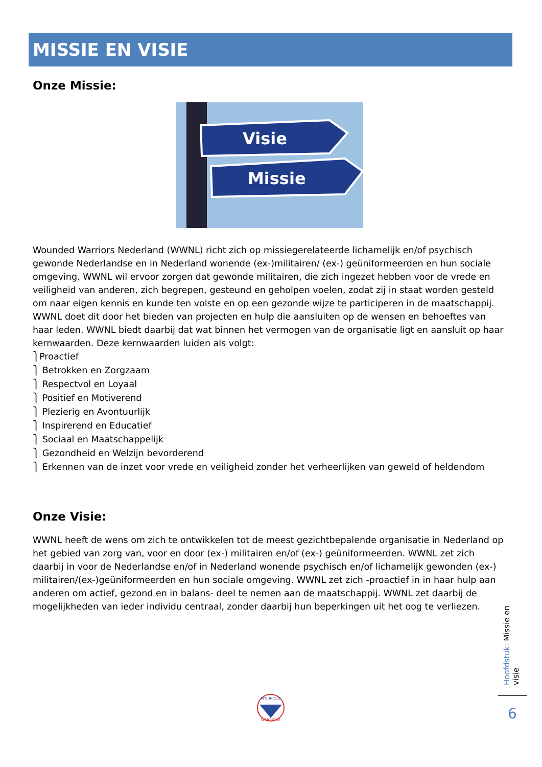MISSIE EN VISIE
Onze Missie:
Visie
Missie
Wounded Warriors Nederland (WWNL) richt zich op missiegerelateerde lichamelijk en/of psychisch gewonde Nederlandse en in Nederland wonende (ex-)militairen/ (ex-) geüniformeerden en hun sociale omgeving. WWNL wil ervoor zorgen dat gewonde militairen, die zich ingezet hebben voor de vrede en veiligheid van anderen, zich begrepen, gesteund en geholpen voelen, zodat zij in staat worden gesteld om naar eigen kennis en kunde ten volste en op een gezonde wijze te participeren in de maatschappij. WWNL doet dit door het bieden van projecten en hulp die aansluiten op de wensen en behoeftes van haar leden. WWNL biedt daarbij dat wat binnen het vermogen van de organisatie ligt en aansluit op haar kernwaarden. Deze kernwaarden luiden als volgt:
⎫Proactief
⎫ Betrokken en Zorgzaam
⎫ Respectvol en Loyaal
⎫ Positief en Motiverend
⎫ Plezierig en Avontuurlijk
⎫ Inspirerend en Educatief
⎫ Sociaal en Maatschappelijk
⎫ Gezondheid en Welzijn bevorderend
⎫ Erkennen van de inzet voor vrede en veiligheid zonder het verheerlijken van geweld of heldendom
Onze Visie:
WWNL heeft de wens om zich te ontwikkelen tot de meest gezichtbepalende organisatie in Nederland op het gebied van zorg van, voor en door (ex-) militairen en/of (ex-) geüniformeerden. WWNL zet zich daarbij in voor de Nederlandse en/of in Nederland wonende psychisch en/of lichamelijk gewonden (ex-) militairen/(ex-)geüniformeerden en hun sociale omgeving. WWNL zet zich -proactief in in haar hulp aan anderen om actief, gezond en in balans- deel te nemen aan de maatschappij. WWNL zet daarbij de mogelijkheden van ieder individu centraal, zonder daarbij hun beperkingen uit het oog te verliezen.
Hoofdstuk: Missie en visie
6
WOUNDED
WARRIORS